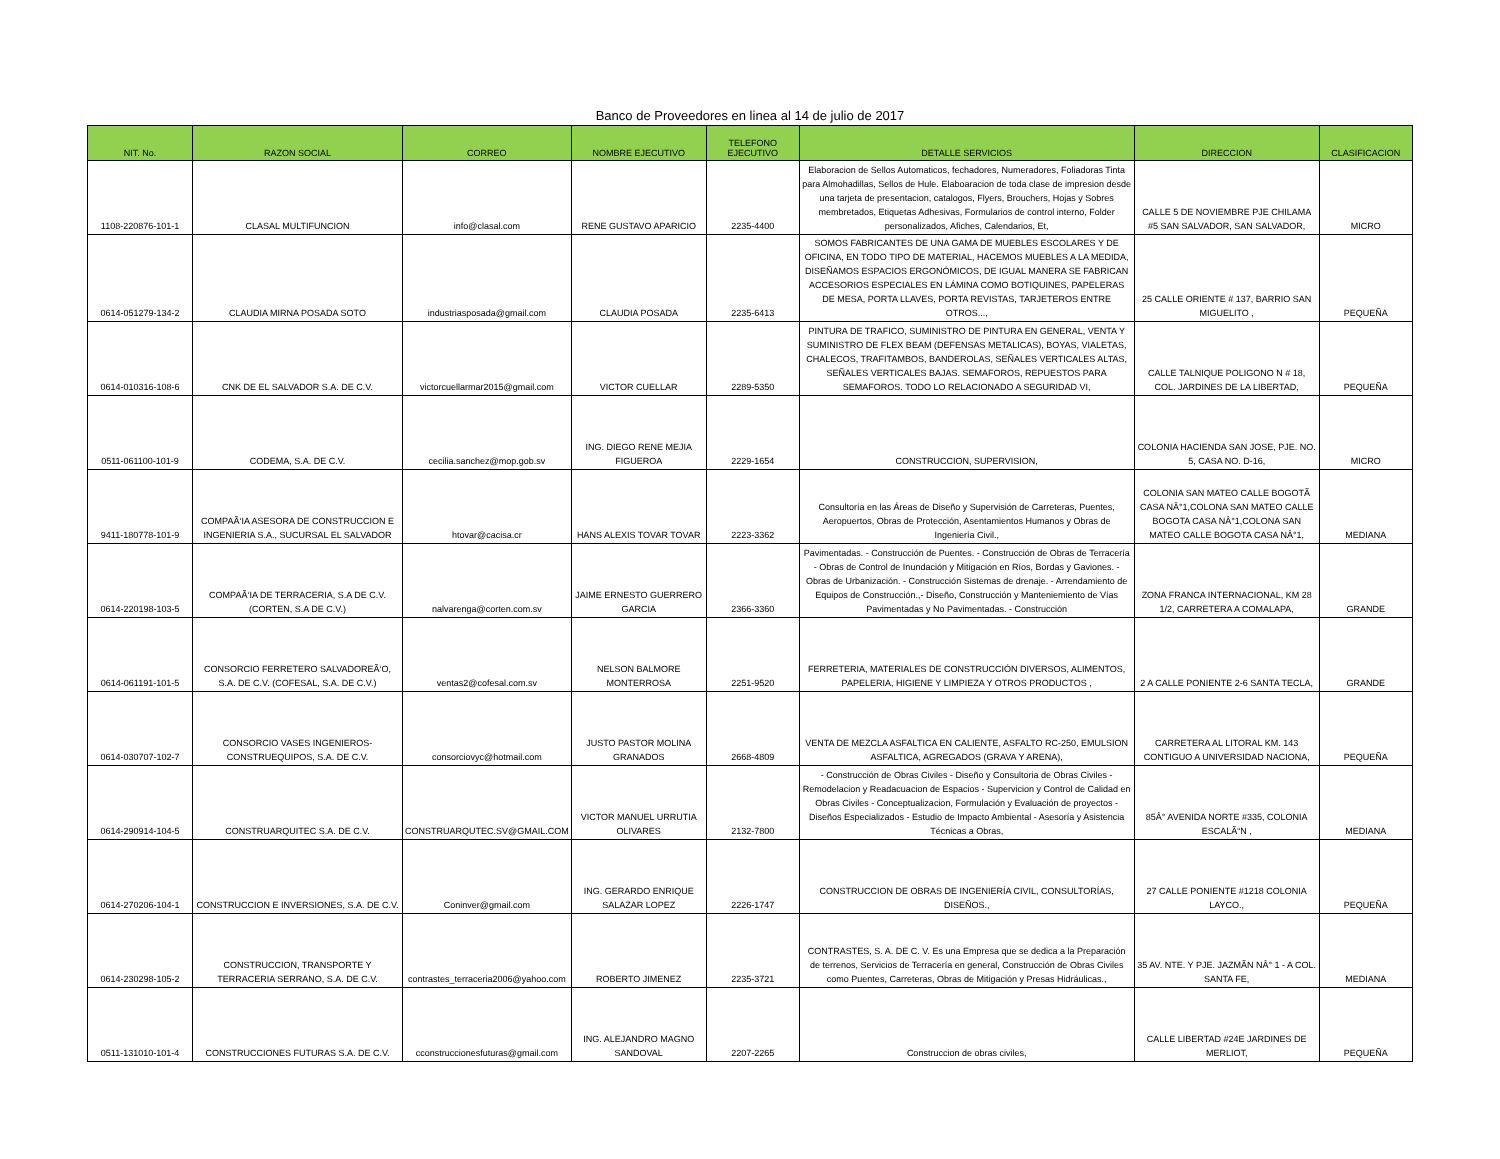Banco de Proveedores en linea al 14 de julio de 2017
| NIT. No. | RAZON SOCIAL | CORREO | NOMBRE EJECUTIVO | TELEFONO EJECUTIVO | DETALLE SERVICIOS | DIRECCION | CLASIFICACION |
| --- | --- | --- | --- | --- | --- | --- | --- |
| 1108-220876-101-1 | CLASAL MULTIFUNCION | info@clasal.com | RENE GUSTAVO APARICIO | 2235-4400 | Elaboracion de Sellos Automaticos, fechadores, Numeradores, Foliadoras Tinta para Almohadillas, Sellos de Hule. Elaboaracion de toda clase de impresion desde una tarjeta de presentacion, catalogos, Flyers, Brouchers, Hojas y Sobres membretados, Etiquetas Adhesivas, Formularios de control interno, Folder personalizados, Afiches, Calendarios, Et, | CALLE 5 DE NOVIEMBRE PJE CHILAMA #5 SAN SALVADOR, SAN SALVADOR, | MICRO |
| 0614-051279-134-2 | CLAUDIA MIRNA POSADA SOTO | industriasposada@gmail.com | CLAUDIA POSADA | 2235-6413 | SOMOS FABRICANTES DE UNA GAMA DE MUEBLES ESCOLARES Y DE OFICINA, EN TODO TIPO DE MATERIAL, HACEMOS MUEBLES A LA MEDIDA, DISEÑAMOS ESPACIOS ERGONÓMICOS, DE IGUAL MANERA SE FABRICAN ACCESORIOS ESPECIALES EN LÁMINA COMO BOTIQUINES, PAPELERAS DE MESA, PORTA LLAVES, PORTA REVISTAS, TARJETEROS ENTRE OTROS..., | 25 CALLE ORIENTE # 137, BARRIO SAN MIGUELITO , | PEQUEÑA |
| 0614-010316-108-6 | CNK DE EL SALVADOR S.A. DE C.V. | victorcuellarmar2015@gmail.com | VICTOR CUELLAR | 2289-5350 | PINTURA DE TRAFICO, SUMINISTRO DE PINTURA EN GENERAL, VENTA Y SUMINISTRO DE FLEX BEAM (DEFENSAS METALICAS), BOYAS, VIALETAS, CHALECOS, TRAFITAMBOS, BANDEROLAS, SEÑALES VERTICALES ALTAS, SEÑALES VERTICALES BAJAS. SEMAFOROS, REPUESTOS PARA SEMAFOROS. TODO LO RELACIONADO A SEGURIDAD VI, | CALLE TALNIQUE POLIGONO N # 18, COL. JARDINES DE LA LIBERTAD, | PEQUEÑA |
| 0511-061100-101-9 | CODEMA, S.A. DE C.V. | cecilia.sanchez@mop.gob.sv | ING. DIEGO RENE MEJIA FIGUEROA | 2229-1654 | CONSTRUCCION, SUPERVISION, | COLONIA HACIENDA SAN JOSE, PJE. NO. 5, CASA NO. D-16, | MICRO |
| 9411-180778-101-9 | COMPAÃ‘IA ASESORA DE CONSTRUCCION E INGENIERIA S.A., SUCURSAL EL SALVADOR | htovar@cacisa.cr | HANS ALEXIS TOVAR TOVAR | 2223-3362 | Consultoría en las Áreas de Diseño y Supervisión de Carreteras, Puentes, Aeropuertos, Obras de Protección, Asentamientos Humanos y Obras de Ingeniería Civil., | COLONIA SAN MATEO CALLE BOGOTÃ CASA NÂ°1,COLONA SAN MATEO CALLE BOGOTA CASA NÂ°1,COLONA SAN MATEO CALLE BOGOTA CASA NÂ°1, | MEDIANA |
| 0614-220198-103-5 | COMPAÃ‘IA DE TERRACERIA, S.A DE C.V. (CORTEN, S.A DE C.V.) | nalvarenga@corten.com.sv | JAIME ERNESTO GUERRERO GARCIA | 2366-3360 | Pavimentadas. - Construcción de Puentes. - Construcción de Obras de Terracería - Obras de Control de Inundación y Mitigación en Ríos, Bordas y Gaviones. - Obras de Urbanización. - Construcción Sistemas de drenaje. - Arrendamiento de Equipos de Construcción.,- Diseño, Construcción y Manteniemiento de Vías Pavimentadas y No Pavimentadas. - Construcción | ZONA FRANCA INTERNACIONAL, KM 28 1/2, CARRETERA A COMALAPA, | GRANDE |
| 0614-061191-101-5 | CONSORCIO FERRETERO SALVADOREÃ‘O, S.A. DE C.V. (COFESAL, S.A. DE C.V.) | ventas2@cofesal.com.sv | NELSON BALMORE MONTERROSA | 2251-9520 | FERRETERIA, MATERIALES DE CONSTRUCCIÓN DIVERSOS, ALIMENTOS, PAPELERIA, HIGIENE Y LIMPIEZA Y OTROS PRODUCTOS , | 2 A CALLE PONIENTE 2-6 SANTA TECLA, | GRANDE |
| 0614-030707-102-7 | CONSORCIO VASES INGENIEROS-CONSTRUEQUIPOS, S.A. DE C.V. | consorciovyc@hotmail.com | JUSTO PASTOR MOLINA GRANADOS | 2668-4809 | VENTA DE MEZCLA ASFALTICA EN CALIENTE, ASFALTO RC-250, EMULSION ASFALTICA, AGREGADOS (GRAVA Y ARENA), | CARRETERA AL LITORAL KM. 143 CONTIGUO A UNIVERSIDAD NACIONA, | PEQUEÑA |
| 0614-290914-104-5 | CONSTRUARQUITEC S.A. DE C.V. | CONSTRUARQUTEC.SV@GMAIL.COM | VICTOR MANUEL URRUTIA OLIVARES | 2132-7800 | - Construcción de Obras Civiles - Diseño y Consultoria de Obras Civiles - Remodelacion y Readacuacion de Espacios - Supervicion y Control de Calidad en Obras Civiles - Conceptualizacion, Formulación y Evaluación de proyectos - Diseños Especializados - Estudio de Impacto Ambiental - Asesoría y Asistencia Técnicas a Obras, | 85Â° AVENIDA NORTE #335, COLONIA ESCALÃ“N , | MEDIANA |
| 0614-270206-104-1 | CONSTRUCCION E INVERSIONES, S.A. DE C.V. | Coninver@gmail.com | ING. GERARDO ENRIQUE SALAZAR LOPEZ | 2226-1747 | CONSTRUCCION DE OBRAS DE INGENIERÍA CIVIL, CONSULTORÍAS, DISEÑOS., | 27 CALLE PONIENTE #1218 COLONIA LAYCO., | PEQUEÑA |
| 0614-230298-105-2 | CONSTRUCCION, TRANSPORTE Y TERRACERIA SERRANO, S.A. DE C.V. | contrastes_terraceria2006@yahoo.com | ROBERTO JIMENEZ | 2235-3721 | CONTRASTES, S. A. DE C. V. Es una Empresa que se dedica a la Preparación de terrenos, Servicios de Terracería en general, Construcción de Obras Civiles como Puentes, Carreteras, Obras de Mitigación y Presas Hidráulicas., | 35 AV. NTE. Y PJE. JAZMÃN NÂ° 1 - A COL. SANTA FE, | MEDIANA |
| 0511-131010-101-4 | CONSTRUCCIONES FUTURAS S.A. DE C.V. | cconstruccionesfuturas@gmail.com | ING. ALEJANDRO MAGNO SANDOVAL | 2207-2265 | Construccion de obras civiles, | CALLE LIBERTAD #24E JARDINES DE MERLIOT, | PEQUEÑA |